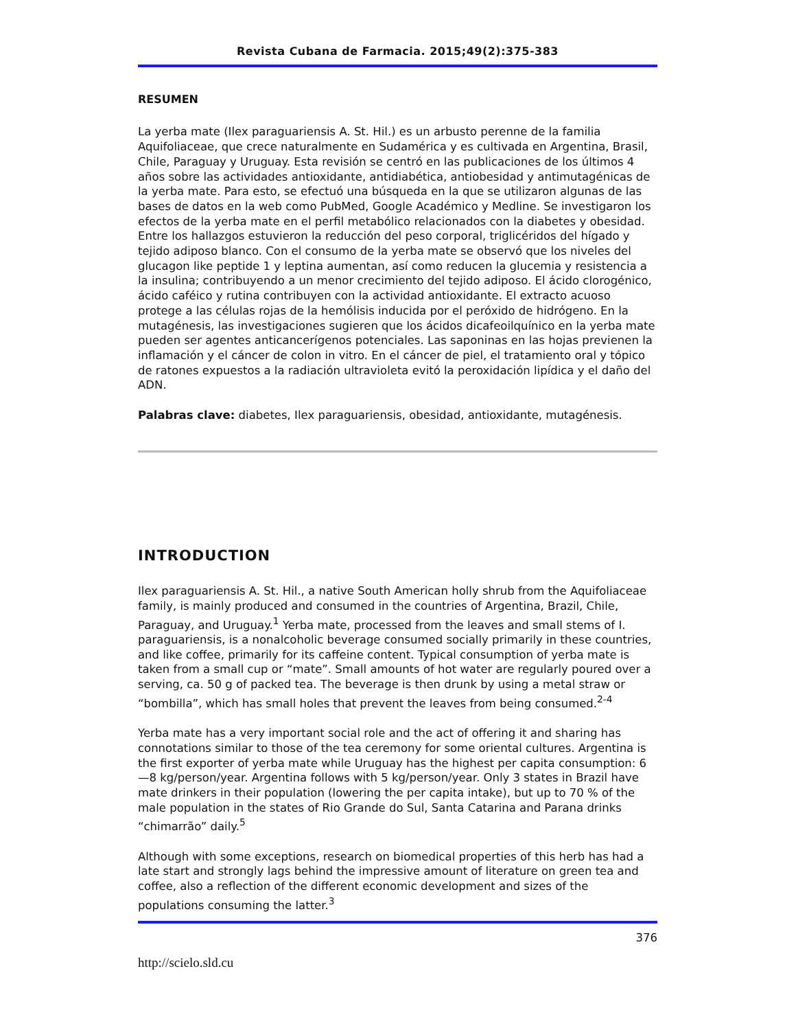Revista Cubana de Farmacia. 2015;49(2):375-383
RESUMEN
La yerba mate (Ilex paraguariensis A. St. Hil.) es un arbusto perenne de la familia Aquifoliaceae, que crece naturalmente en Sudamérica y es cultivada en Argentina, Brasil, Chile, Paraguay y Uruguay. Esta revisión se centró en las publicaciones de los últimos 4 años sobre las actividades antioxidante, antidiabética, antiobesidad y antimutagénicas de la yerba mate. Para esto, se efectuó una búsqueda en la que se utilizaron algunas de las bases de datos en la web como PubMed, Google Académico y Medline. Se investigaron los efectos de la yerba mate en el perfil metabólico relacionados con la diabetes y obesidad. Entre los hallazgos estuvieron la reducción del peso corporal, triglicéridos del hígado y tejido adiposo blanco. Con el consumo de la yerba mate se observó que los niveles del glucagon like peptide 1 y leptina aumentan, así como reducen la glucemia y resistencia a la insulina; contribuyendo a un menor crecimiento del tejido adiposo. El ácido clorogénico, ácido caféico y rutina contribuyen con la actividad antioxidante. El extracto acuoso protege a las células rojas de la hemólisis inducida por el peróxido de hidrógeno. En la mutagénesis, las investigaciones sugieren que los ácidos dicafeoilquínico en la yerba mate pueden ser agentes anticancerígenos potenciales. Las saponinas en las hojas previenen la inflamación y el cáncer de colon in vitro. En el cáncer de piel, el tratamiento oral y tópico de ratones expuestos a la radiación ultravioleta evitó la peroxidación lipídica y el daño del ADN.
Palabras clave: diabetes, Ilex paraguariensis, obesidad, antioxidante, mutagénesis.
INTRODUCTION
Ilex paraguariensis A. St. Hil., a native South American holly shrub from the Aquifoliaceae family, is mainly produced and consumed in the countries of Argentina, Brazil, Chile, Paraguay, and Uruguay.<sup>1</sup> Yerba mate, processed from the leaves and small stems of I. paraguariensis, is a nonalcoholic beverage consumed socially primarily in these countries, and like coffee, primarily for its caffeine content. Typical consumption of yerba mate is taken from a small cup or “mate”. Small amounts of hot water are regularly poured over a serving, ca. 50 g of packed tea. The beverage is then drunk by using a metal straw or “bombilla”, which has small holes that prevent the leaves from being consumed.<sup>2-4</sup>
Yerba mate has a very important social role and the act of offering it and sharing has connotations similar to those of the tea ceremony for some oriental cultures. Argentina is the first exporter of yerba mate while Uruguay has the highest per capita consumption: 6—8 kg/person/year. Argentina follows with 5 kg/person/year. Only 3 states in Brazil have mate drinkers in their population (lowering the per capita intake), but up to 70 % of the male population in the states of Rio Grande do Sul, Santa Catarina and Parana drinks “chimarrão” daily.<sup>5</sup>
Although with some exceptions, research on biomedical properties of this herb has had a late start and strongly lags behind the impressive amount of literature on green tea and coffee, also a reflection of the different economic development and sizes of the populations consuming the latter.<sup>3</sup>
376
http://scielo.sld.cu